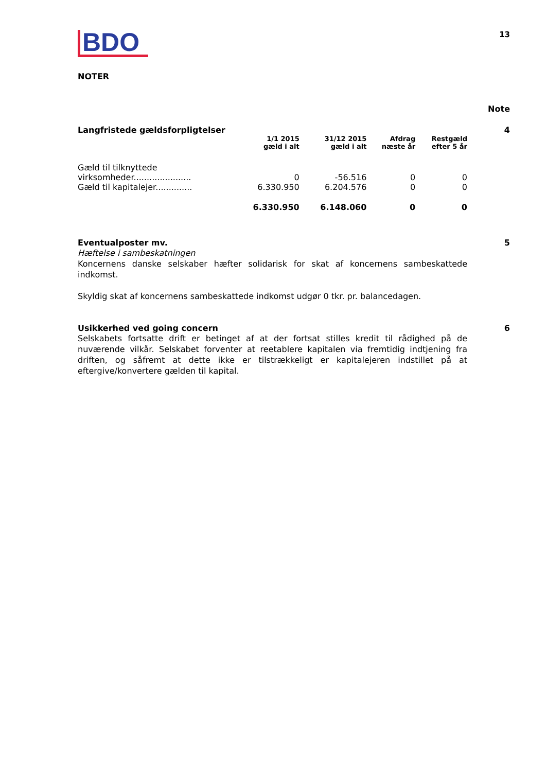BDO
13
NOTER
Note
Langfristede gældsforpligtelser 4
| | 1/1 2015 gæld i alt | 31/12 2015 gæld i alt | Afdrag næste år | Restgæld efter 5 år |
| --- | --- | --- | --- | --- |
| Gæld til tilknyttede virksomheder...................... | 0 | -56.516 | 0 | 0 |
| Gæld til kapitalejer.............. | 6.330.950 | 6.204.576 | 0 | 0 |
| | 6.330.950 | 6.148.060 | 0 | 0 |
Eventualposter mv. 5
Hæftelse i sambeskatningen
Koncernens danske selskaber hæfter solidarisk for skat af koncernens sambeskattede indkomst.
Skyldig skat af koncernens sambeskattede indkomst udgør 0 tkr. pr. balancedagen.
Usikkerhed ved going concern 6
Selskabets fortsatte drift er betinget af at der fortsat stilles kredit til rådighed på de nuværende vilkår. Selskabet forventer at reetablere kapitalen via fremtidig indtjening fra driften, og såfremt at dette ikke er tilstrækkeligt er kapitalejeren indstillet på at eftergive/konvertere gælden til kapital.